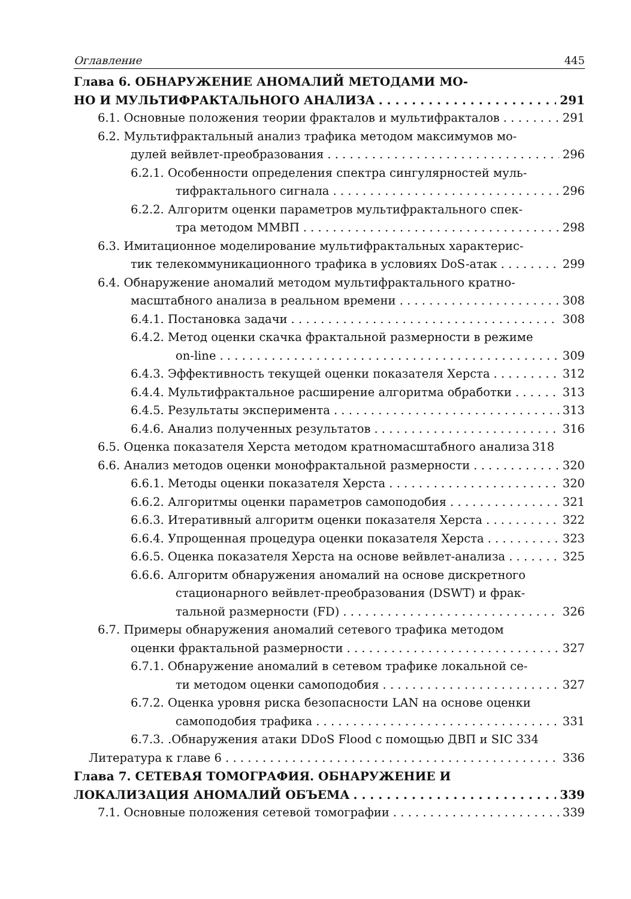Оглавление 445
Глава 6. ОБНАРУЖЕНИЕ АНОМАЛИЙ МЕТОДАМИ МО-
НО И МУЛЬТИФРАКТАЛЬНОГО АНАЛИЗА 291
6.1. Основные положения теории фракталов и мультифракталов 291
6.2. Мультифрактальный анализ трафика методом максимумов мо-
дулей вейвлет-преобразования 296
6.2.1. Особенности определения спектра сингулярностей муль-
тифрактального сигнала 296
6.2.2. Алгоритм оценки параметров мультифрактального спек-
тра методом ММВП 298
6.3. Имитационное моделирование мультифрактальных характерис-
тик телекоммуникационного трафика в условиях DoS-атак 299
6.4. Обнаружение аномалий методом мультифрактального кратно-
масштабного анализа в реальном времени 308
6.4.1. Постановка задачи 308
6.4.2. Метод оценки скачка фрактальной размерности в режиме
on-line 309
6.4.3. Эффективность текущей оценки показателя Херста 312
6.4.4. Мультифрактальное расширение алгоритма обработки 313
6.4.5. Результаты эксперимента 313
6.4.6. Анализ полученных результатов 316
6.5. Оценка показателя Херста методом кратномасштабного анализа 318
6.6. Анализ методов оценки монофрактальной размерности 320
6.6.1. Методы оценки показателя Херста 320
6.6.2. Алгоритмы оценки параметров самоподобия 321
6.6.3. Итеративный алгоритм оценки показателя Херста 322
6.6.4. Упрощенная процедура оценки показателя Херста 323
6.6.5. Оценка показателя Херста на основе вейвлет-анализа 325
6.6.6. Алгоритм обнаружения аномалий на основе дискретного
стационарного вейвлет-преобразования (DSWT) и фрак-
тальной размерности (FD) 326
6.7. Примеры обнаружения аномалий сетевого трафика методом
оценки фрактальной размерности 327
6.7.1. Обнаружение аномалий в сетевом трафике локальной се-
ти методом оценки самоподобия 327
6.7.2. Оценка уровня риска безопасности LAN на основе оценки
самоподобия трафика 331
6.7.3. .Обнаружения атаки DDoS Flood с помощью ДВП и SIC 334
Литература к главе 6 336
Глава 7. СЕТЕВАЯ ТОМОГРАФИЯ. ОБНАРУЖЕНИЕ И
ЛОКАЛИЗАЦИЯ АНОМАЛИЙ ОБЪЕМА 339
7.1. Основные положения сетевой томографии 339